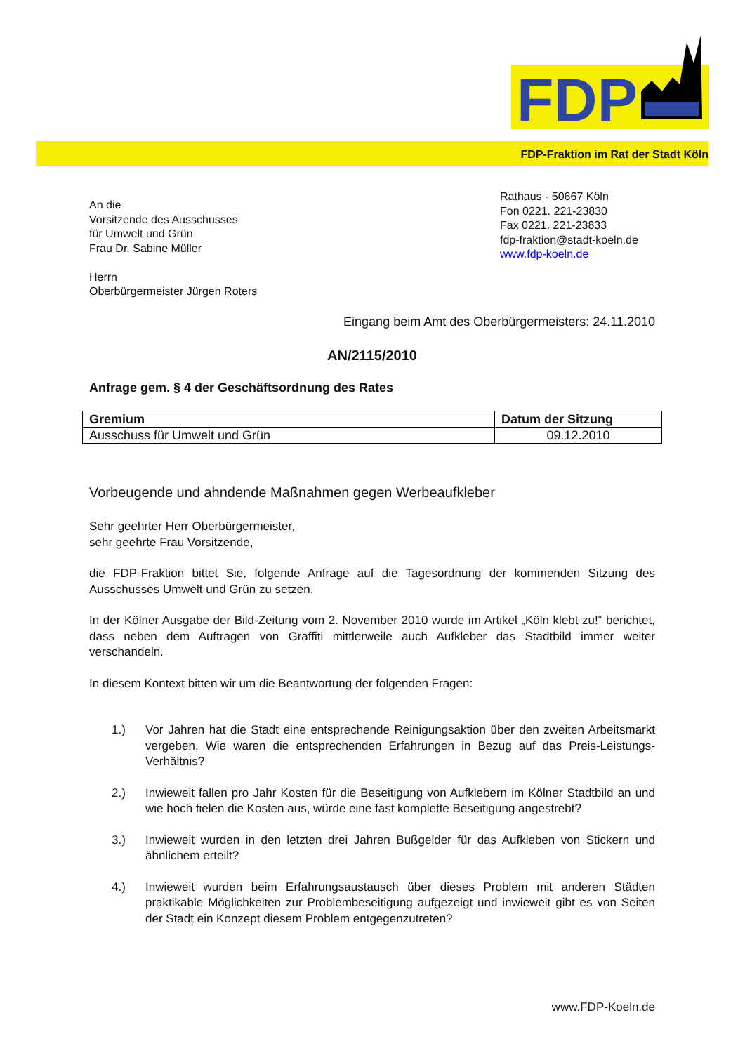FDP
FDP-Fraktion im Rat der Stadt Köln
An die
Vorsitzende des Ausschusses
für Umwelt und Grün
Frau Dr. Sabine Müller
Herrn
Oberbürgermeister Jürgen Roters
Rathaus · 50667 Köln
Fon 0221. 221-23830
Fax 0221. 221-23833
fdp-fraktion@stadt-koeln.de
www.fdp-koeln.de
Eingang beim Amt des Oberbürgermeisters: 24.11.2010
AN/2115/2010
Anfrage gem. § 4 der Geschäftsordnung des Rates
| Gremium | Datum der Sitzung |
| --- | --- |
| Ausschuss für Umwelt und Grün | 09.12.2010 |
Vorbeugende und ahndende Maßnahmen gegen Werbeaufkleber
Sehr geehrter Herr Oberbürgermeister,
sehr geehrte Frau Vorsitzende,
die FDP-Fraktion bittet Sie, folgende Anfrage auf die Tagesordnung der kommenden Sitzung des Ausschusses Umwelt und Grün zu setzen.
In der Kölner Ausgabe der Bild-Zeitung vom 2. November 2010 wurde im Artikel „Köln klebt zu!“ berichtet, dass neben dem Auftragen von Graffiti mittlerweile auch Aufkleber das Stadtbild immer weiter verschandeln.
In diesem Kontext bitten wir um die Beantwortung der folgenden Fragen:
1.) Vor Jahren hat die Stadt eine entsprechende Reinigungsaktion über den zweiten Arbeitsmarkt vergeben. Wie waren die entsprechenden Erfahrungen in Bezug auf das Preis-Leistungs-Verhältnis?
2.) Inwieweit fallen pro Jahr Kosten für die Beseitigung von Aufklebern im Kölner Stadtbild an und wie hoch fielen die Kosten aus, würde eine fast komplette Beseitigung angestrebt?
3.) Inwieweit wurden in den letzten drei Jahren Bußgelder für das Aufkleben von Stickern und ähnlichem erteilt?
4.) Inwieweit wurden beim Erfahrungsaustausch über dieses Problem mit anderen Städten praktikable Möglichkeiten zur Problembeseitigung aufgezeigt und inwieweit gibt es von Seiten der Stadt ein Konzept diesem Problem entgegenzutreten?
www.FDP-Koeln.de